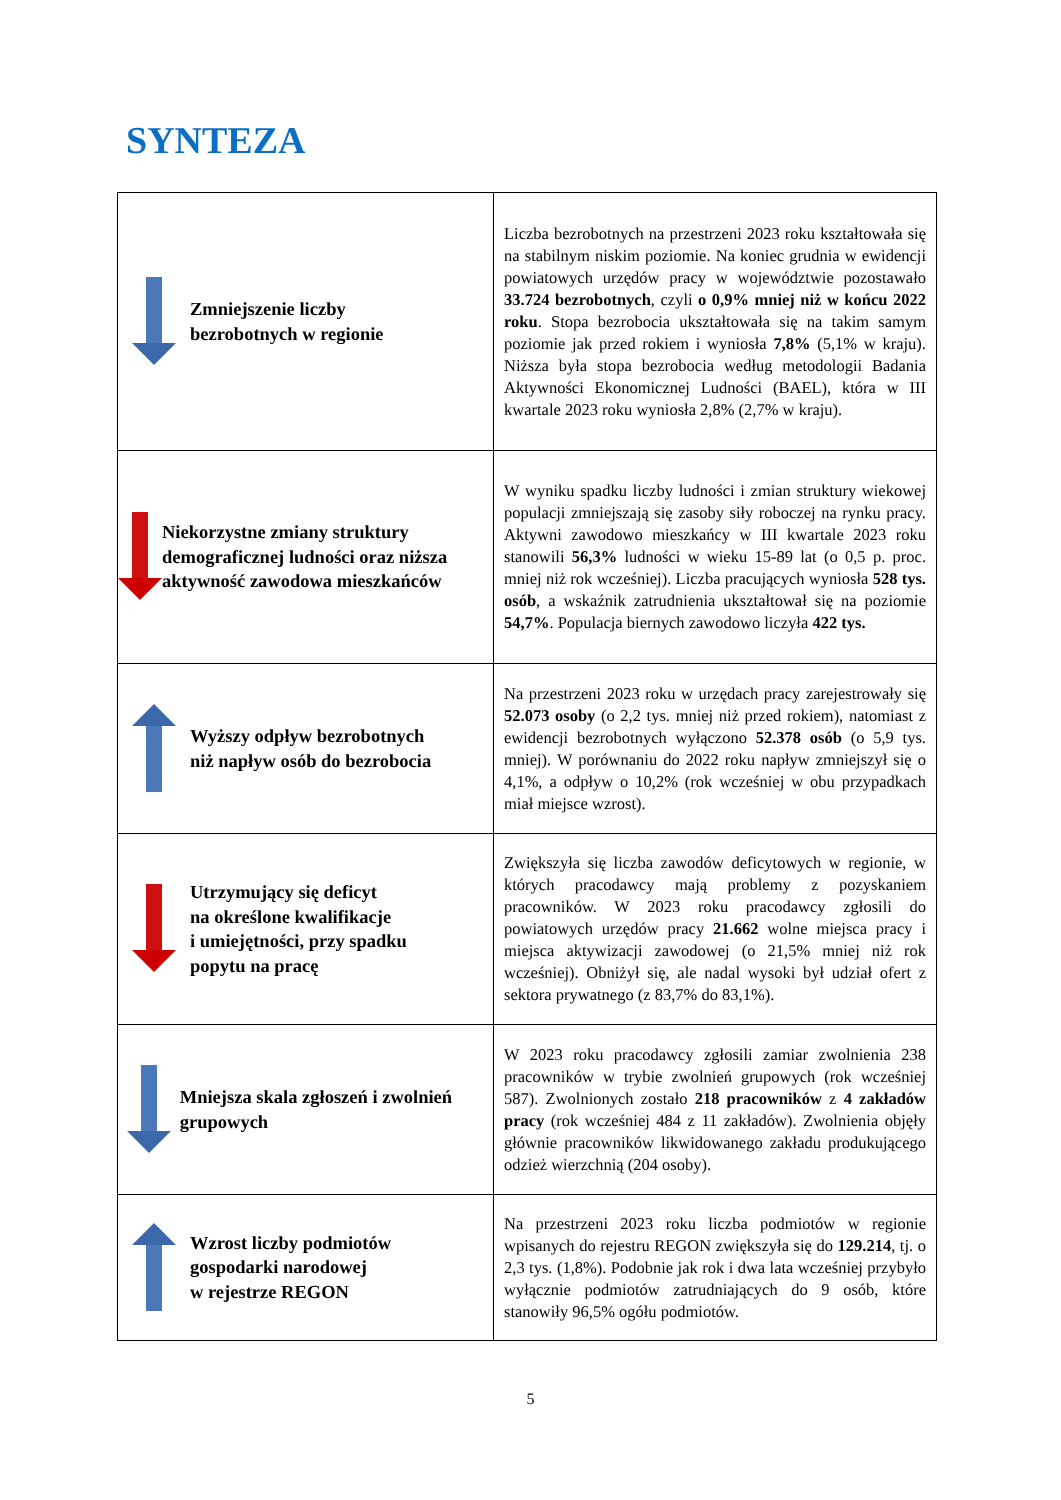SYNTEZA
| Zmniejszenie liczby bezrobotnych w regionie | Liczba bezrobotnych na przestrzeni 2023 roku kształtowała się na stabilnym niskim poziomie. Na koniec grudnia w ewidencji powiatowych urzędów pracy w województwie pozostawało 33.724 bezrobotnych , czyli o 0,9% mniej niż w końcu 2022 roku . Stopa bezrobocia ukształtowała się na takim samym poziomie jak przed rokiem i wyniosła 7,8% (5,1% w kraju). Niższa była stopa bezrobocia według metodologii Badania Aktywności Ekonomicznej Ludności (BAEL), która w III kwartale 2023 roku wyniosła 2,8% (2,7% w kraju). |
| Niekorzystne zmiany struktury demograficznej ludności oraz niższa aktywność zawodowa mieszkańców | W wyniku spadku liczby ludności i zmian struktury wiekowej populacji zmniejszają się zasoby siły roboczej na rynku pracy. Aktywni zawodowo mieszkańcy w III kwartale 2023 roku stanowili 56,3% ludności w wieku 15-89 lat (o 0,5 p. proc. mniej niż rok wcześniej). Liczba pracujących wyniosła 528 tys. osób , a wskaźnik zatrudnienia ukształtował się na poziomie 54,7% . Populacja biernych zawodowo liczyła 422 tys. |
| Wyższy odpływ bezrobotnych niż napływ osób do bezrobocia | Na przestrzeni 2023 roku w urzędach pracy zarejestrowały się 52.073 osoby (o 2,2 tys. mniej niż przed rokiem), natomiast z ewidencji bezrobotnych wyłączono 52.378 osób (o 5,9 tys. mniej). W porównaniu do 2022 roku napływ zmniejszył się o 4,1%, a odpływ o 10,2% (rok wcześniej w obu przypadkach miał miejsce wzrost). |
| Utrzymujący się deficyt na określone kwalifikacje i umiejętności, przy spadku popytu na pracę | Zwiększyła się liczba zawodów deficytowych w regionie, w których pracodawcy mają problemy z pozyskaniem pracowników. W 2023 roku pracodawcy zgłosili do powiatowych urzędów pracy 21.662 wolne miejsca pracy i miejsca aktywizacji zawodowej (o 21,5% mniej niż rok wcześniej). Obniżył się, ale nadal wysoki był udział ofert z sektora prywatnego (z 83,7% do 83,1%). |
| Mniejsza skala zgłoszeń i zwolnień grupowych | W 2023 roku pracodawcy zgłosili zamiar zwolnienia 238 pracowników w trybie zwolnień grupowych (rok wcześniej 587). Zwolnionych zostało 218 pracowników z 4 zakładów pracy (rok wcześniej 484 z 11 zakładów). Zwolnienia objęły głównie pracowników likwidowanego zakładu produkującego odzież wierzchnią (204 osoby). |
| Wzrost liczby podmiotów gospodarki narodowej w rejestrze REGON | Na przestrzeni 2023 roku liczba podmiotów w regionie wpisanych do rejestru REGON zwiększyła się do 129.214 , tj. o 2,3 tys. (1,8%). Podobnie jak rok i dwa lata wcześniej przybyło wyłącznie podmiotów zatrudniających do 9 osób, które stanowiły 96,5% ogółu podmiotów. |
5